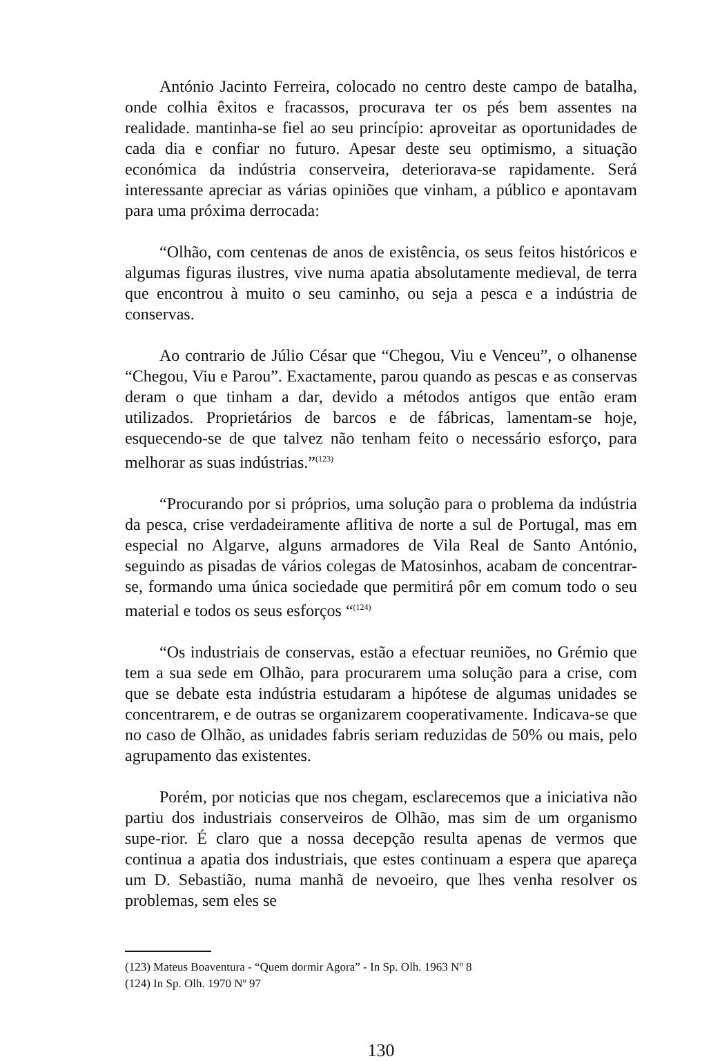António Jacinto Ferreira, colocado no centro deste campo de batalha, onde colhia êxitos e fracassos, procurava ter os pés bem assentes na realidade. mantinha-se fiel ao seu princípio: aproveitar as oportunidades de cada dia e confiar no futuro. Apesar deste seu optimismo, a situação económica da indústria conserveira, deteriorava-se rapidamente. Será interessante apreciar as várias opiniões que vinham, a público e apontavam para uma próxima derrocada:
“Olhão, com centenas de anos de existência, os seus feitos históricos e algumas figuras ilustres, vive numa apatia absolutamente medieval, de terra que encontrou à muito o seu caminho, ou seja a pesca e a indústria de conservas.
Ao contrario de Júlio César que “Chegou, Viu e Venceu”, o olhanense “Chegou, Viu e Parou”. Exactamente, parou quando as pescas e as conservas deram o que tinham a dar, devido a métodos antigos que então eram utilizados. Proprietários de barcos e de fábricas, lamentam-se hoje, esquecendo-se de que talvez não tenham feito o necessário esforço, para melhorar as suas indústrias.”<sup>(123)</sup>
“Procurando por si próprios, uma solução para o problema da indústria da pesca, crise verdadeiramente aflitiva de norte a sul de Portugal, mas em especial no Algarve, alguns armadores de Vila Real de Santo António, seguindo as pisadas de vários colegas de Matosinhos, acabam de concentrar-se, formando uma única sociedade que permitirá pôr em comum todo o seu material e todos os seus esforços “<sup>(124)</sup>
“Os industriais de conservas, estão a efectuar reuniões, no Grémio que tem a sua sede em Olhão, para procurarem uma solução para a crise, com que se debate esta indústria estudaram a hipótese de algumas unidades se concentrarem, e de outras se organizarem cooperativamente. Indicava-se que no caso de Olhão, as unidades fabris seriam reduzidas de 50% ou mais, pelo agrupamento das existentes.
Porém, por noticias que nos chegam, esclarecemos que a iniciativa não partiu dos industriais conserveiros de Olhão, mas sim de um organismo supe-rior. É claro que a nossa decepção resulta apenas de vermos que continua a apatia dos industriais, que estes continuam a espera que apareça um D. Sebastião, numa manhã de nevoeiro, que lhes venha resolver os problemas, sem eles se
(123) Mateus Boaventura - “Quem dormir Agora” - In Sp. Olh. 1963 Nº 8
(124) In Sp. Olh. 1970 Nº 97
130